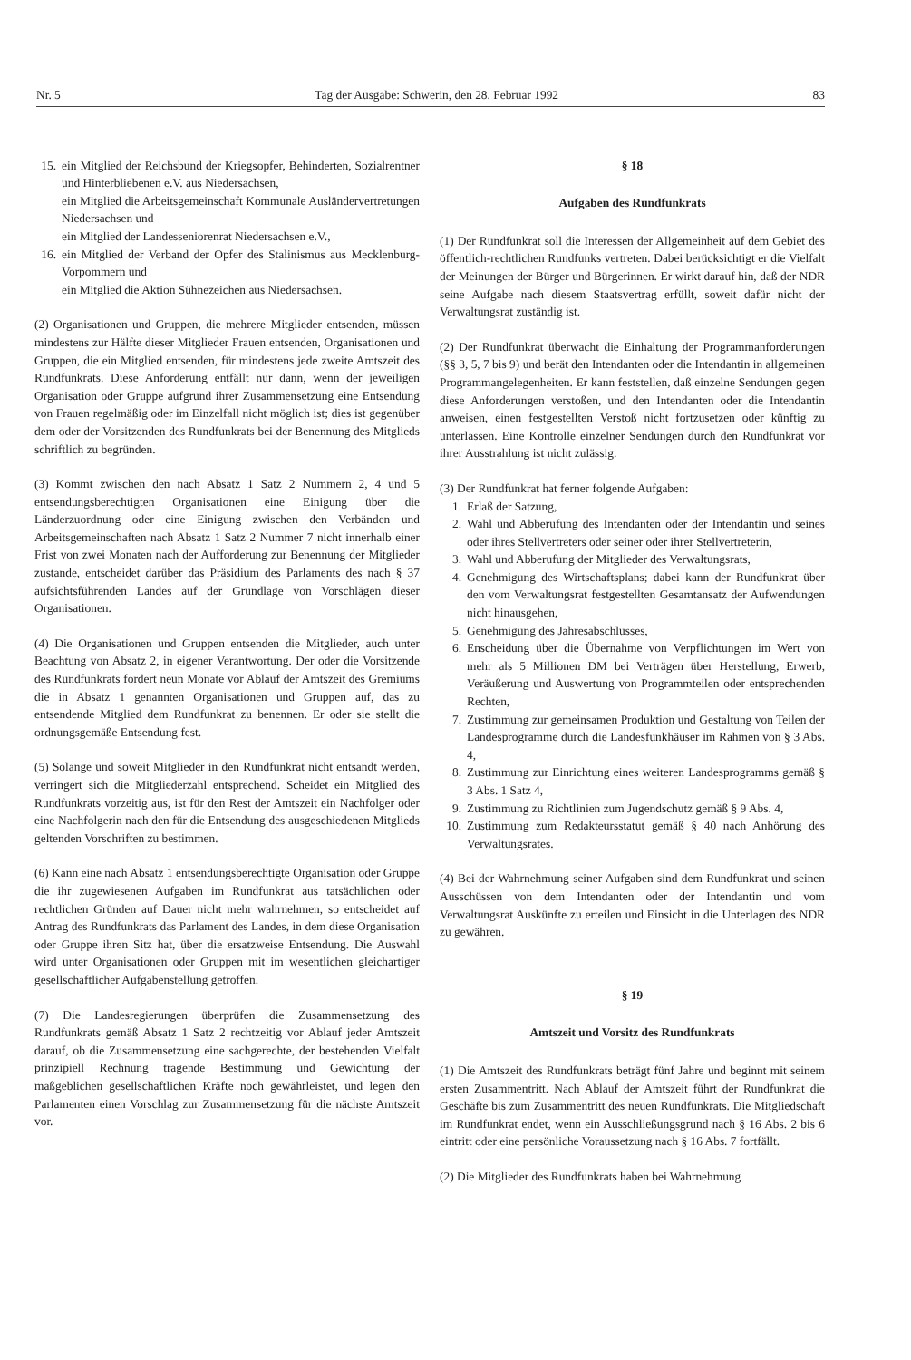Nr. 5 Tag der Ausgabe: Schwerin, den 28. Februar 1992 83
15. ein Mitglied der Reichsbund der Kriegsopfer, Behinderten, Sozialrentner und Hinterbliebenen e.V. aus Niedersachsen,
ein Mitglied die Arbeitsgemeinschaft Kommunale Ausländervertretungen Niedersachsen und
ein Mitglied der Landesseniorenrat Niedersachsen e.V.,
16. ein Mitglied der Verband der Opfer des Stalinismus aus Mecklenburg-Vorpommern und
ein Mitglied die Aktion Sühnezeichen aus Niedersachsen.
(2) Organisationen und Gruppen, die mehrere Mitglieder entsenden, müssen mindestens zur Hälfte dieser Mitglieder Frauen entsenden, Organisationen und Gruppen, die ein Mitglied entsenden, für mindestens jede zweite Amtszeit des Rundfunkrats. Diese Anforderung entfällt nur dann, wenn der jeweiligen Organisation oder Gruppe aufgrund ihrer Zusammensetzung eine Entsendung von Frauen regelmäßig oder im Einzelfall nicht möglich ist; dies ist gegenüber dem oder der Vorsitzenden des Rundfunkrats bei der Benennung des Mitglieds schriftlich zu begründen.
(3) Kommt zwischen den nach Absatz 1 Satz 2 Nummern 2, 4 und 5 entsendungsberechtigten Organisationen eine Einigung über die Länderzuordnung oder eine Einigung zwischen den Verbänden und Arbeitsgemeinschaften nach Absatz 1 Satz 2 Nummer 7 nicht innerhalb einer Frist von zwei Monaten nach der Aufforderung zur Benennung der Mitglieder zustande, entscheidet darüber das Präsidium des Parlaments des nach § 37 aufsichtsführenden Landes auf der Grundlage von Vorschlägen dieser Organisationen.
(4) Die Organisationen und Gruppen entsenden die Mitglieder, auch unter Beachtung von Absatz 2, in eigener Verantwortung. Der oder die Vorsitzende des Rundfunkrats fordert neun Monate vor Ablauf der Amtszeit des Gremiums die in Absatz 1 genannten Organisationen und Gruppen auf, das zu entsendende Mitglied dem Rundfunkrat zu benennen. Er oder sie stellt die ordnungsgemäße Entsendung fest.
(5) Solange und soweit Mitglieder in den Rundfunkrat nicht entsandt werden, verringert sich die Mitgliederzahl entsprechend. Scheidet ein Mitglied des Rundfunkrats vorzeitig aus, ist für den Rest der Amtszeit ein Nachfolger oder eine Nachfolgerin nach den für die Entsendung des ausgeschiedenen Mitglieds geltenden Vorschriften zu bestimmen.
(6) Kann eine nach Absatz 1 entsendungsberechtigte Organisation oder Gruppe die ihr zugewiesenen Aufgaben im Rundfunkrat aus tatsächlichen oder rechtlichen Gründen auf Dauer nicht mehr wahrnehmen, so entscheidet auf Antrag des Rundfunkrats das Parlament des Landes, in dem diese Organisation oder Gruppe ihren Sitz hat, über die ersatzweise Entsendung. Die Auswahl wird unter Organisationen oder Gruppen mit im wesentlichen gleichartiger gesellschaftlicher Aufgabenstellung getroffen.
(7) Die Landesregierungen überprüfen die Zusammensetzung des Rundfunkrats gemäß Absatz 1 Satz 2 rechtzeitig vor Ablauf jeder Amtszeit darauf, ob die Zusammensetzung eine sachgerechte, der bestehenden Vielfalt prinzipiell Rechnung tragende Bestimmung und Gewichtung der maßgeblichen gesellschaftlichen Kräfte noch gewährleistet, und legen den Parlamenten einen Vorschlag zur Zusammensetzung für die nächste Amtszeit vor.
§ 18
Aufgaben des Rundfunkrats
(1) Der Rundfunkrat soll die Interessen der Allgemeinheit auf dem Gebiet des öffentlich-rechtlichen Rundfunks vertreten. Dabei berücksichtigt er die Vielfalt der Meinungen der Bürger und Bürgerinnen. Er wirkt darauf hin, daß der NDR seine Aufgabe nach diesem Staatsvertrag erfüllt, soweit dafür nicht der Verwaltungsrat zuständig ist.
(2) Der Rundfunkrat überwacht die Einhaltung der Programmanforderungen (§§ 3, 5, 7 bis 9) und berät den Intendanten oder die Intendantin in allgemeinen Programmangelegenheiten. Er kann feststellen, daß einzelne Sendungen gegen diese Anforderungen verstoßen, und den Intendanten oder die Intendantin anweisen, einen festgestellten Verstoß nicht fortzusetzen oder künftig zu unterlassen. Eine Kontrolle einzelner Sendungen durch den Rundfunkrat vor ihrer Ausstrahlung ist nicht zulässig.
(3) Der Rundfunkrat hat ferner folgende Aufgaben:
1. Erlaß der Satzung,
2. Wahl und Abberufung des Intendanten oder der Intendantin und seines oder ihres Stellvertreters oder seiner oder ihrer Stellvertreterin,
3. Wahl und Abberufung der Mitglieder des Verwaltungsrats,
4. Genehmigung des Wirtschaftsplans; dabei kann der Rundfunkrat über den vom Verwaltungsrat festgestellten Gesamtansatz der Aufwendungen nicht hinausgehen,
5. Genehmigung des Jahresabschlusses,
6. Enscheidung über die Übernahme von Verpflichtungen im Wert von mehr als 5 Millionen DM bei Verträgen über Herstellung, Erwerb, Veräußerung und Auswertung von Programmteilen oder entsprechenden Rechten,
7. Zustimmung zur gemeinsamen Produktion und Gestaltung von Teilen der Landesprogramme durch die Landesfunkhäuser im Rahmen von § 3 Abs. 4,
8. Zustimmung zur Einrichtung eines weiteren Landesprogramms gemäß § 3 Abs. 1 Satz 4,
9. Zustimmung zu Richtlinien zum Jugendschutz gemäß § 9 Abs. 4,
10. Zustimmung zum Redakteursstatut gemäß § 40 nach Anhörung des Verwaltungsrates.
(4) Bei der Wahrnehmung seiner Aufgaben sind dem Rundfunkrat und seinen Ausschüssen von dem Intendanten oder der Intendantin und vom Verwaltungsrat Auskünfte zu erteilen und Einsicht in die Unterlagen des NDR zu gewähren.
§ 19
Amtszeit und Vorsitz des Rundfunkrats
(1) Die Amtszeit des Rundfunkrats beträgt fünf Jahre und beginnt mit seinem ersten Zusammentritt. Nach Ablauf der Amtszeit führt der Rundfunkrat die Geschäfte bis zum Zusammentritt des neuen Rundfunkrats. Die Mitgliedschaft im Rundfunkrat endet, wenn ein Ausschließungsgrund nach § 16 Abs. 2 bis 6 eintritt oder eine persönliche Voraussetzung nach § 16 Abs. 7 fortfällt.
(2) Die Mitglieder des Rundfunkrats haben bei Wahrnehmung